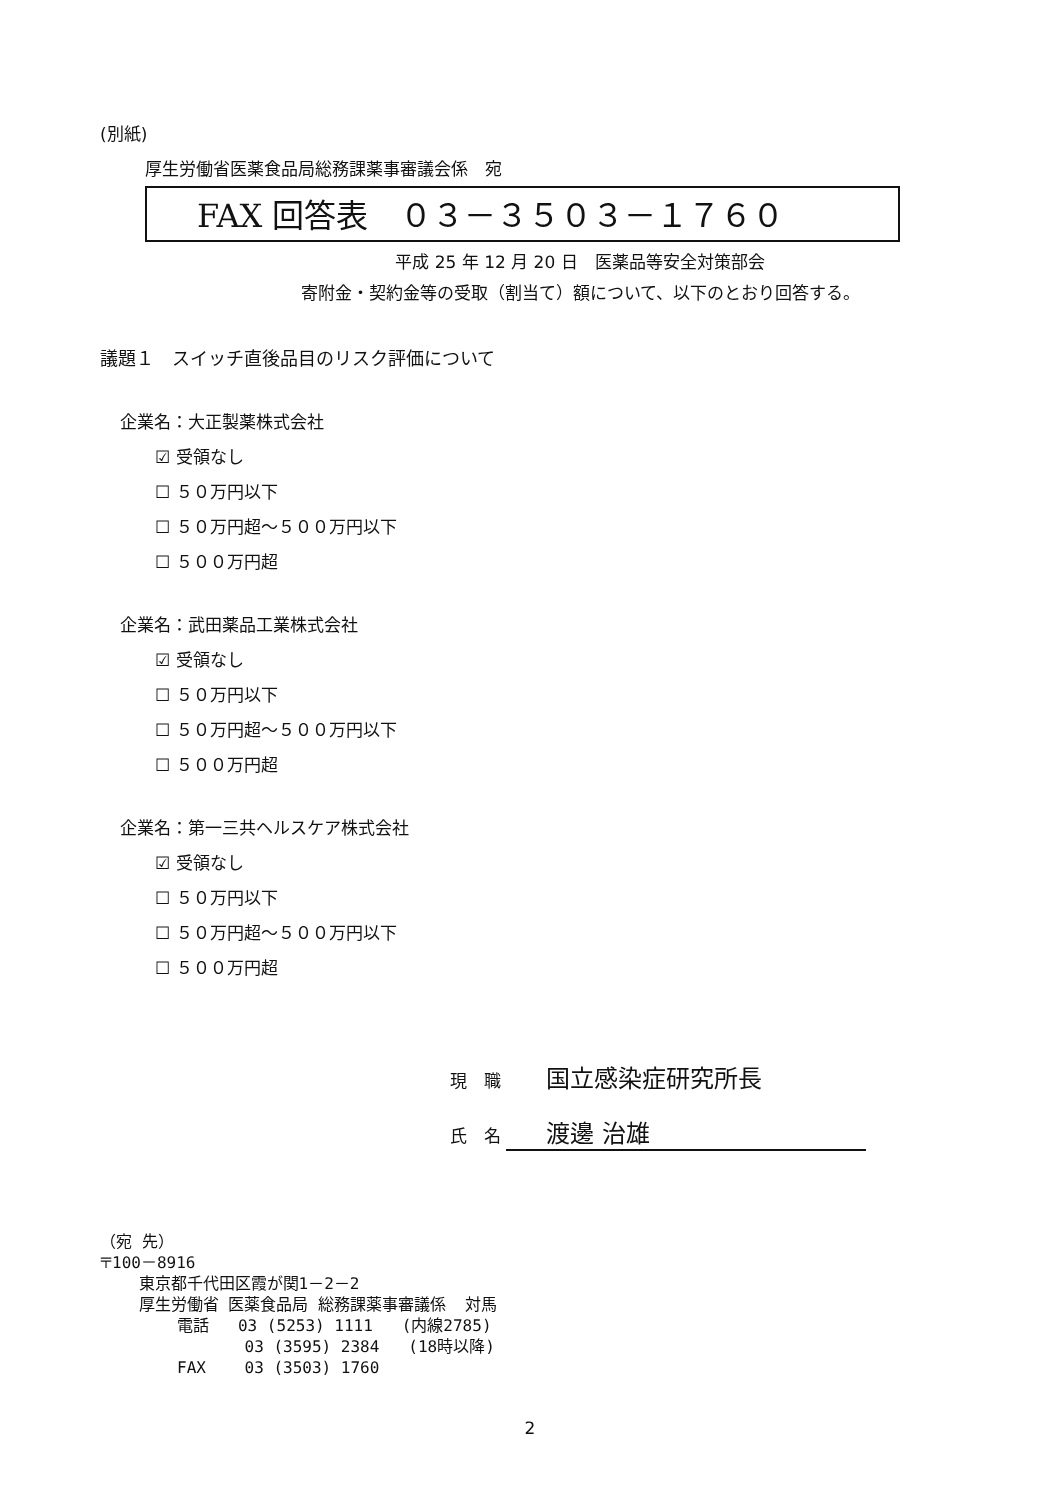(別紙)
厚生労働省医薬食品局総務課薬事審議会係　宛
FAX 回答表　０３－３５０３－１７６０
平成 25 年 12 月 20 日　医薬品等安全対策部会
寄附金・契約金等の受取（割当て）額について、以下のとおり回答する。
議題１　スイッチ直後品目のリスク評価について
企業名：大正製薬株式会社
☑ 受領なし
☐ ５０万円以下
☐ ５０万円超～５００万円以下
☐ ５００万円超
企業名：武田薬品工業株式会社
☑ 受領なし
☐ ５０万円以下
☐ ５０万円超～５００万円以下
☐ ５００万円超
企業名：第一三共ヘルスケア株式会社
☑ 受領なし
☐ ５０万円以下
☐ ５０万円超～５００万円以下
☐ ５００万円超
現　職 国立感染症研究所長
氏　名 渡邊 治雄
（宛 先） 〒100－8916 東京都千代田区霞が関1－2－2 厚生労働省 医薬食品局 総務課薬事審議係 対馬 電話 03 (5253) 1111 (内線2785) 03 (3595) 2384 (18時以降) FAX 03 (3503) 1760
2